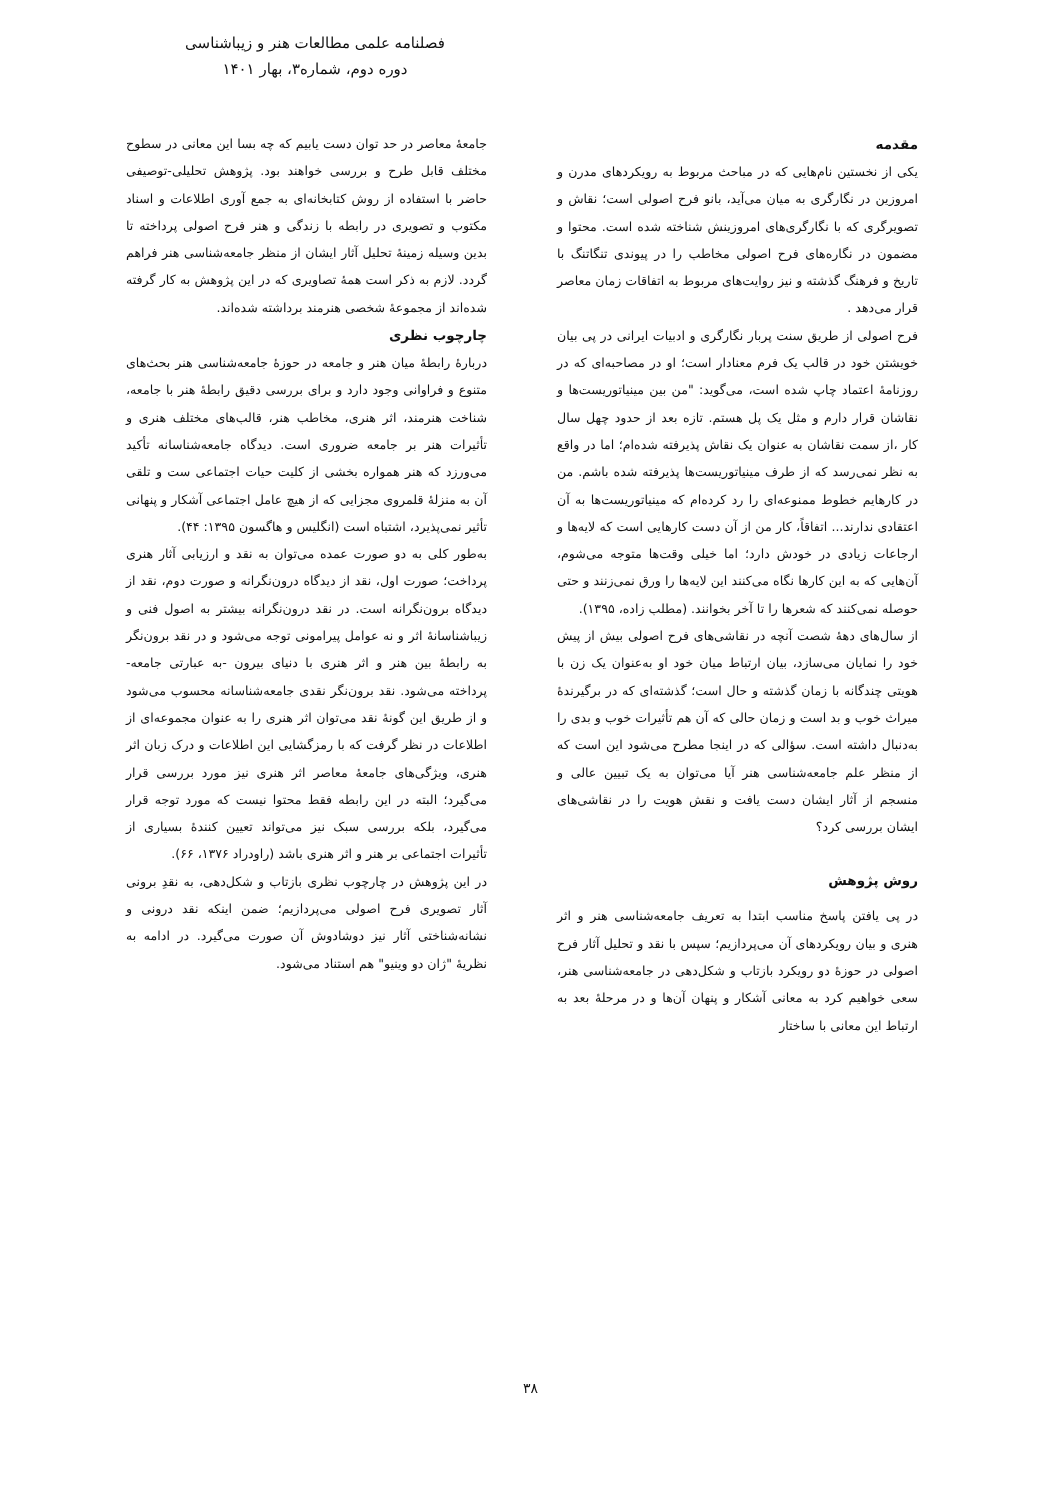فصلنامه علمی مطالعات هنر و زیباشناسی
دوره دوم، شماره۳، بهار ۱۴۰۱
مقدمه
یکی از نخستین نام‌هایی که در مباحث مربوط به رویکردهای مدرن و امروزین در نگارگری به میان می‌آید، بانو فرح اصولی است؛ نقاش و تصویرگری که با نگارگری‌های امروزینش شناخته شده است. محتوا و مضمون در نگاره‌های فرح اصولی مخاطب را در پیوندی تنگاتنگ با تاریخ و فرهنگ گذشته و نیز روایت‌های مربوط به اتفاقات زمان معاصر قرار می‌دهد .
فرح اصولی از طریق سنت پربار نگارگری و ادبیات ایرانی در پی بیان خویشتن خود در قالب یک فرم معنادار است؛ او در مصاحبه‌ای که در روزنامهٔ اعتماد چاپ شده است، می‌گوید: "من بین مینیاتوریست‌ها و نقاشان قرار دارم و مثل یک پل هستم. تازه بعد از حدود چهل سال کار ،از سمت نقاشان به عنوان یک نقاش پذیرفته شده‌ام؛ اما در واقع به نظر نمی‌رسد که از طرف مینیاتوریست‌ها پذیرفته شده باشم. من در کارهایم خطوط ممنوعه‌ای را رد کرده‌ام که مینیاتوریست‌ها به آن اعتقادی ندارند... اتفاقاً، کار من از آن دست کارهایی است که لایه‌ها و ارجاعات زیادی در خودش دارد؛ اما خیلی وقت‌ها متوجه می‌شوم، آن‌هایی که به این کارها نگاه می‌کنند این لایه‌ها را ورق نمی‌زنند و حتی حوصله نمی‌کنند که شعرها را تا آخر بخوانند. (مطلب زاده، ۱۳۹۵).
از سال‌های دههٔ شصت آنچه در نقاشی‌های فرح اصولی بیش از پیش خود را نمایان می‌سازد، بیان ارتباط میان خود او به‌عنوان یک زن با هویتی چندگانه با زمان گذشته و حال است؛ گذشته‌ای که در برگیرندهٔ میراث خوب و بد است و زمان حالی که آن هم تأثیرات خوب و بدی را به‌دنبال داشته است. سؤالی که در اینجا مطرح می‌شود این است که از منظر علم جامعه‌شناسی هنر آیا می‌توان به یک تبیین عالی و منسجم از آثار ایشان دست یافت و نقش هویت را در نقاشی‌های ایشان بررسی کرد؟
روش پژوهش
در پی یافتن پاسخ مناسب ابتدا به تعریف جامعه‌شناسی هنر و اثر هنری و بیان رویکردهای آن می‌پردازیم؛ سپس با نقد و تحلیل آثار فرح اصولی در حوزهٔ دو رویکرد بازتاب و شکل‌دهی در جامعه‌شناسی هنر، سعی خواهیم کرد به معانی آشکار و پنهان آن‌ها و در مرحلهٔ بعد به ارتباط این معانی با ساختار
جامعهٔ معاصر در حد توان دست یابیم که چه بسا این معانی در سطوح مختلف قابل طرح و بررسی خواهند بود. پژوهش تحلیلی-توصیفی حاضر با استفاده از روش کتابخانه‌ای به جمع آوری اطلاعات و اسناد مکتوب و تصویری در رابطه با زندگی و هنر فرح اصولی پرداخته تا بدین وسیله زمینهٔ تحلیل آثار ایشان از منظر جامعه‌شناسی هنر فراهم گردد. لازم به ذکر است همهٔ تصاویری که در این پژوهش به کار گرفته شده‌اند از مجموعهٔ شخصی هنرمند برداشته شده‌اند.
چارچوب نظری
دربارهٔ رابطهٔ میان هنر و جامعه در حوزهٔ جامعه‌شناسی هنر بحث‌های متنوع و فراوانی وجود دارد و برای بررسی دقیق رابطهٔ هنر با جامعه، شناخت هنرمند، اثر هنری، مخاطب هنر، قالب‌های مختلف هنری و تأثیرات هنر بر جامعه ضروری است. دیدگاه جامعه‌شناسانه تأکید می‌ورزد که هنر همواره بخشی از کلیت حیات اجتماعی ست و تلقی آن به منزلهٔ قلمروی مجزایی که از هیچ عامل اجتماعی آشکار و پنهانی تأثیر نمی‌پذیرد، اشتباه است (انگلیس و هاگسون ۱۳۹۵: ۴۴).
به‌طور کلی به دو صورت عمده می‌توان به نقد و ارزیابی آثار هنری پرداخت؛ صورت اول، نقد از دیدگاه درون‌نگرانه و صورت دوم، نقد از دیدگاه برون‌نگرانه است. در نقد درون‌نگرانه بیشتر به اصول فنی و زیباشناسانهٔ اثر و نه عوامل پیرامونی توجه می‌شود و در نقد برون‌نگر به رابطهٔ بین هنر و اثر هنری با دنیای بیرون -به عبارتی جامعه- پرداخته می‌شود. نقد برون‌نگر نقدی جامعه‌شناسانه محسوب می‌شود و از طریق این گونهٔ نقد می‌توان اثر هنری را به عنوان مجموعه‌ای از اطلاعات در نظر گرفت که با رمزگشایی این اطلاعات و درک زبان اثر هنری، ویژگی‌های جامعهٔ معاصر اثر هنری نیز مورد بررسی قرار می‌گیرد؛ البته در این رابطه فقط محتوا نیست که مورد توجه قرار می‌گیرد، بلکه بررسی سبک نیز می‌تواند تعیین کنندهٔ بسیاری از تأثیرات اجتماعی بر هنر و اثر هنری باشد (راودراد ۱۳۷۶، ۶۶).
در این پژوهش در چارچوب نظری بازتاب و شکل‌دهی، به نقدِ برونی آثار تصویری فرح اصولی می‌پردازیم؛ ضمن اینکه نقد درونی و نشانه‌شناختی آثار نیز دوشادوش آن صورت می‌گیرد. در ادامه به نظریهٔ "ژان دو وینیو" هم استناد می‌شود.
۳۸